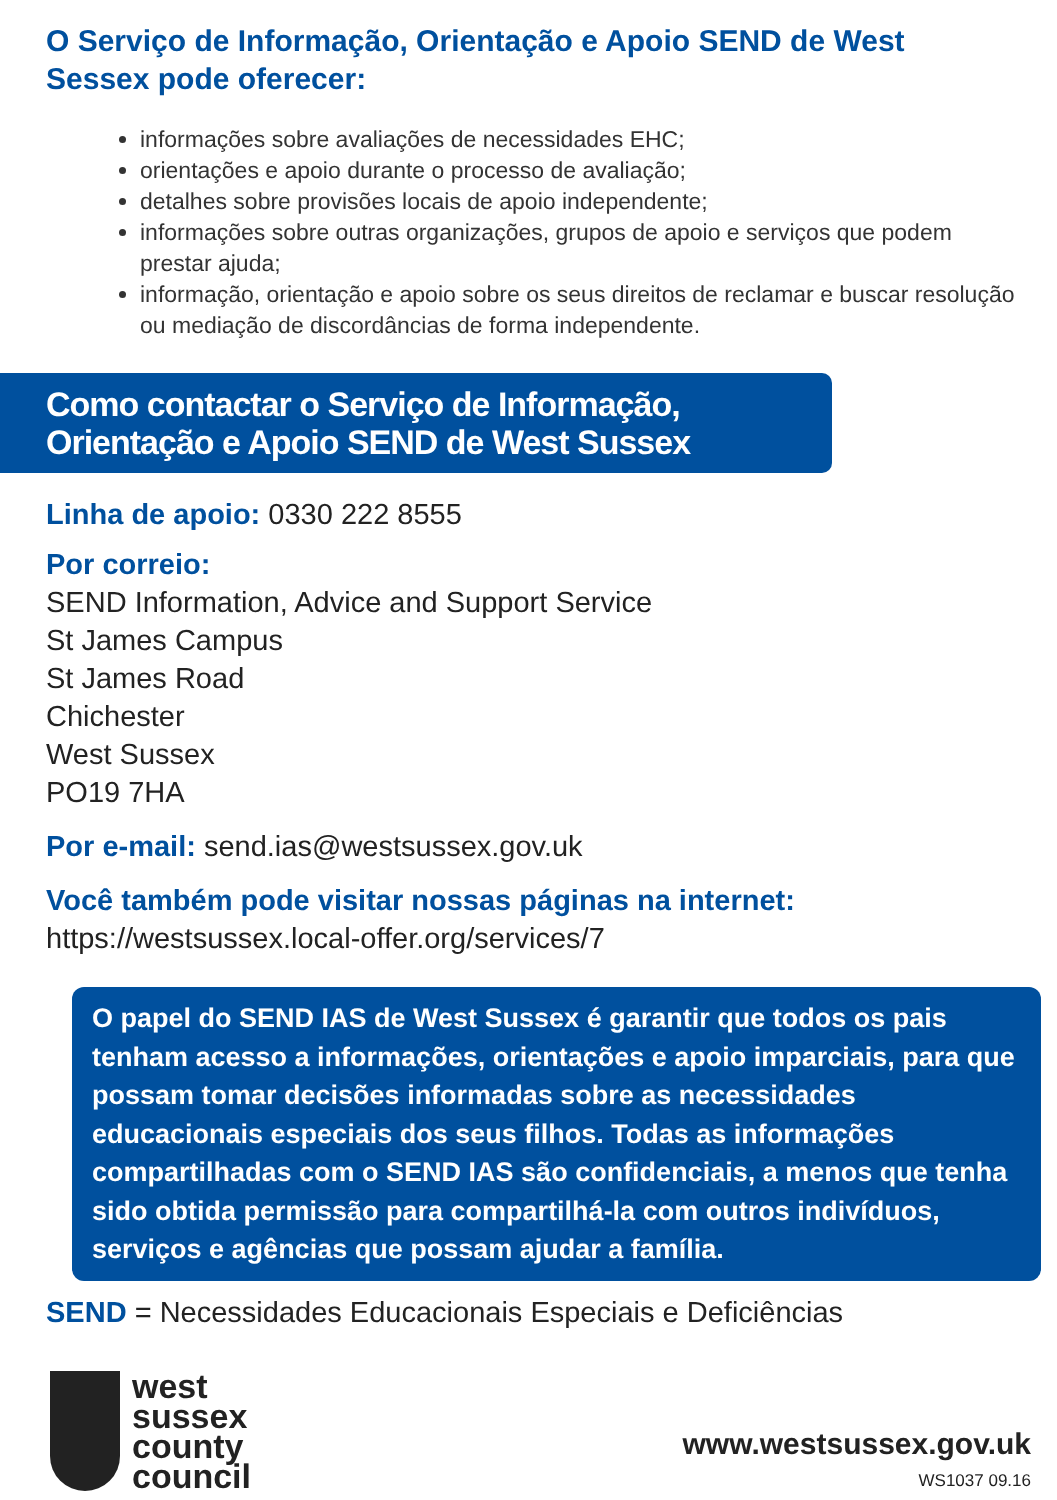O Serviço de Informação, Orientação e Apoio SEND de West Sessex pode oferecer:
informações sobre avaliações de necessidades EHC;
orientações e apoio durante o processo de avaliação;
detalhes sobre provisões locais de apoio independente;
informações sobre outras organizações, grupos de apoio e serviços que podem prestar ajuda;
informação, orientação e apoio sobre os seus direitos de reclamar e buscar resolução ou mediação de discordâncias de forma independente.
Como contactar o Serviço de Informação, Orientação e Apoio SEND de West Sussex
Linha de apoio: 0330 222 8555
Por correio:
SEND Information, Advice and Support Service
St James Campus
St James Road
Chichester
West Sussex
PO19 7HA
Por e-mail: send.ias@westsussex.gov.uk
Você também pode visitar nossas páginas na internet:
https://westsussex.local-offer.org/services/7
O papel do SEND IAS de West Sussex é garantir que todos os pais tenham acesso a informações, orientações e apoio imparciais, para que possam tomar decisões informadas sobre as necessidades educacionais especiais dos seus filhos. Todas as informações compartilhadas com o SEND IAS são confidenciais, a menos que tenha sido obtida permissão para compartilhá-la com outros indivíduos, serviços e agências que possam ajudar a família.
SEND = Necessidades Educacionais Especiais e Deficiências
west
sussex
county
council
www.westsussex.gov.uk
WS1037 09.16